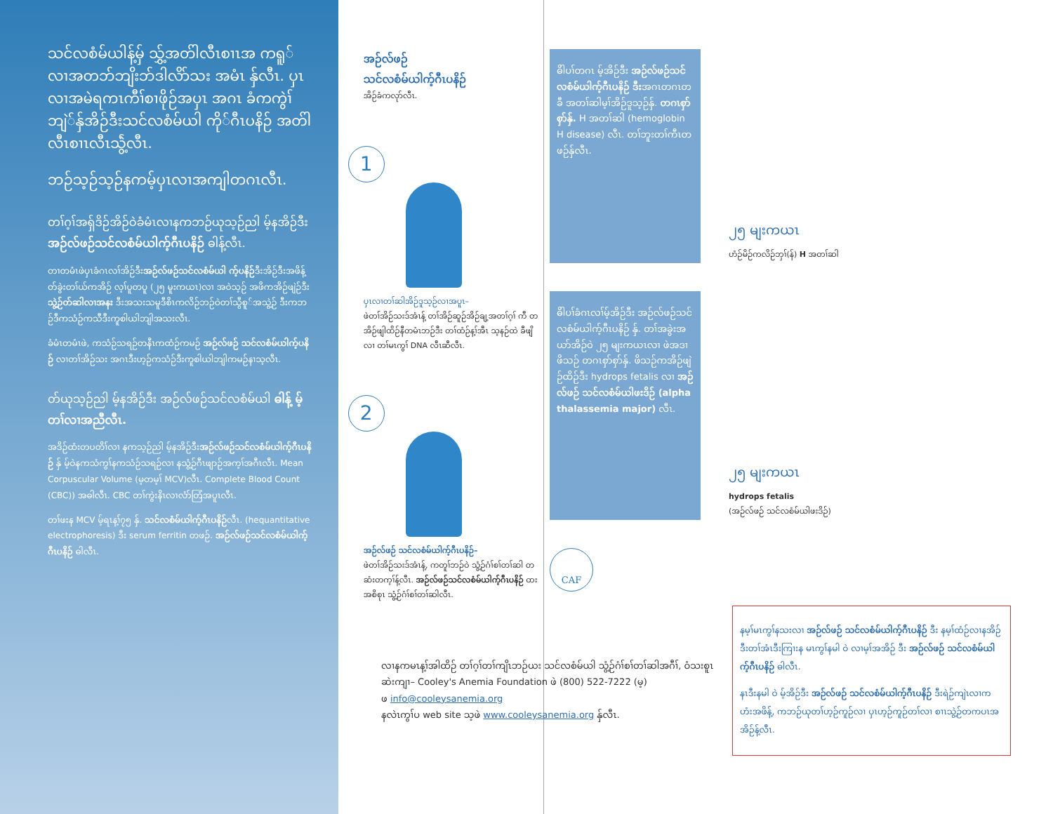သင်လစံမ်ယါန့်မှ် သွှ့်အတ်ါလီၤစၢၤအ ကရူ်လၢအတဘ်ဘျိးဘ်ဒါလိာ်သး အမံၤ နှ်လီၤ. ပှၤလၢအမဲရကၤကီၢ်စၢဖိုဉ်အပှၤ အဂၤ ခံကကွဲၢ်ဘျဲ်နှ်အိဉ်ဒီးသင်လစံမ်ယါ ကို်ဂီၤပနိဉ် အတ်ါလီၤစၢၤလီၤသွဲ့်လီၤ.
ဘဉ်သ့ဉ်သ့ဉ်နကမ့်ပှၤလၢအကျါတဂၤလီၤ.
တၢ်ဂ့ၢ်အရှ်ဒိဉ်အိဉ်ဝဲခံမံၤလၢနကဘဉ်ယုသ့ဉ်ညါ မ့်နအိဉ်ဒီး အဉ်လ်ဖဉ်သင်လစံမ်ယါက့်ဂီၤပနိဉ် ဓါန့်လီၤ.
တၢတမံၤဖဲပှၤခံဂၤလၢ်အိဉ်ဒီးအဉ်လ်ဖဉ်သင်လစံမ်ယါ က့်ပနိဉ်ဒီးအိဉ်ဒီးအဖိန့်တ်ခွဲးတၢ်ယ်ကအိဉ် လ့ၢ်ပူတပူ (၂၅ မူးကယၤ)လၢ အဝဲသ့ဉ် အဖိကအိဉ်ဖျဲဉ်ဒီး သွဲ့ဉ်တ်ဆါလၢအနး ဒီးအသးသမူဒီစိၤကလိဉ်ဘဉ်ဝဲတၢ်သွီစူ်အသွဲ့ဉ် ဒီးကဘဉ်ဒီကသံဉ်ကသီဒီးကူစါယါဘျါအသးလီၤ.
ခံမံၤတမံၤဖဲ, ကသံဉ်သရဉ်တနီၤကထံဉ်ကမဉ် အဉ်လ်ဖဉ် သင်လစံမ်ယါက့်ပနိဉ် လၢတၢ်အိဉ်သး အဂၤဒီးဟ့ဉ်ကသံဉ်ဒီးကူစါယါဘျါကမဉ်နၢသ့လီၤ.
တ်ယုသ့ဉ်ညါ မ့်နအိဉ်ဒီး အဉ်လ်ဖဉ်သင်လစံမ်ယါ ဓါန့် မ့်တၢ်လၢအညီလီၤ.
အဒိဉ်ထံးတပတိၢ်လၢ နကသ့ဉ်ညါ မ့်နအိဉ်ဒီးအဉ်လ်ဖဉ်သင်လစံမ်ယါက့်ဂီၤပနိဉ် နှ် မ့်ဝဲနကသံကွၢ်နကသံဉ်သရဉ်လၢ နသွံ့ဉ်ဂီၤဖျာဉ်အက့ၢ်အဂီၤလီၤ. Mean Corpuscular Volume (မ့တမ့ၢ် MCV)လီၤ. Complete Blood Count (CBC)) အဓါလီၤ. CBC တၢ်ကွဲးနိၤလၢလံာ်တြံအပူၤလီၤ.
တၢ်ဖးန MCV မ့်ရၤန့ၢ်၇၅ နှ်. သင်လစံမ်ယါက့်ဂီၤပနိဉ်လီၤ. (hequantitative electrophoresis) ဒီး serum ferritin တဖဉ်. အဉ်လ်ဖဉ်သင်လစံမ်ယါက့်ဂီၤပနိဉ် ဓါလီၤ.
အဉ်လ်ဖဉ်
သင်လစံမ်ယါက့်ဂီၤပနိဉ်
အိဉ်ခံကလုာ်လီၤ.
1
ပှၤလၢတၢ်ဆါအိဉ်ဒူသ့ဉ်လၢအပူၤ–
ဖဲတၢ်အိဉ်သးဒ်အံၤန့် တၢ်အိဉ်ဆူဉ်အိဉ်ချ့အတၢ်ဂ့ၢ် ကီ တအိဉ်ဖျါထိဉ်နီတမံၤဘဉ်ဒီး တၢ်ထံဉ်န့ၢ်အီၤ သ့နဉ်ထဲ ခီဖျိလၢ တၢ်မၤကွၢ် DNA လီၤဆီလီၤ.
2
အဉ်လ်ဖဉ် သင်လစံမ်ယါက့်ဂီၤပနိဉ်–
ဖဲတၢ်အိဉ်သးဒ်အံၤန့်, ကတူၢ်ဘဉ်ဝဲ သွံ့ဉ်ဂံၢ်စၢ်တၢ်ဆါ တဆံးတက့ၢ်န့်လီၤ. အဉ်လ်ဖဉ်သင်လစံမ်ယါက့်ဂီၤပနိဉ် ထးအစိစုၤ သွံ့ဉ်ဂံၢ်စၢ်တၢ်ဆါလီၤ.
ဓိါပၢ်တဂၤ မ့်အိဉ်ဒီး အဉ်လ်ဖဉ်သင်လစံမ်ယါက့်ဂီၤပနိဉ် ဒီးအဂၤတဂၤတခီ အတၢ်ဆါမ့ၢ်အိဉ်ဒူသ့ဉ်နှ်. တဂၤစှာ်စှာ်နှ်. H အတၢ်ဆါ (hemoglobin H disease) လီၤ. တၢ်ဘူးတၢ်ကီၤတဖဉ်နှ်လီၤ.
၂၅ မျးကယၤ
ဟံဉ်မိဉ်ကလိဉ်ဘှၢ်(န်) H အတၢ်ဆါ
ဓိါပၢ်ခံဂၤလၢ်မ့်အိဉ်ဒီး အဉ်လ်ဖဉ်သင်လစံမ်ယါက့်ဂီၤပနိဉ် နှ်. တၢ်အခွဲးအယာ်အိဉ်ဝဲ ၂၅ မျးကယၤလၢ ဖဲအဒၢဖိသဉ် တဂၤစှာ်စှာ်နှ်. ဖိသဉ်ကအိဉ်ဖျဲဉ်ထိဉ်ဒီး hydrops fetalis လၢ အဉ်လ်ဖဉ် သင်လစံမ်ယါဖးဒိဉ် (alpha thalassemia major) လီၤ.
၂၅ မျးကယၤ
hydrops fetalis
(အဉ်လ်ဖဉ် သင်လစံမ်ယါဖးဒိဉ်)
CAF
နမ့ၢ်မၤကွၢ်နသးလၢ အဉ်လ်ဖဉ် သင်လစံမ်ယါက့်ဂီၤပနိဉ် ဒီး နမ့ၢ်ထံဉ်လၢနအိဉ်ဒီးတၢ်အံၤဒီးကြၢးန မၤကွၢ်နမါ ဝဲ လၢမ့ၢ်အအိဉ် ဒီး အဉ်လ်ဖဉ် သင်လစံမ်ယါက့်ဂီၤပနိဉ် ဓါလီၤ.
နၤဒီးနမါ ဝဲ မ့်အိဉ်ဒီး အဉ်လ်ဖဉ် သင်လစံမ်ယါက့်ဂီၤပနိဉ် ဒီးရဲဉ်ကျဲၤလၢကဟံးအဖိန့်, ကဘဉ်ယုတၢ်ဟ့ဉ်ကူဉ်လၢ ပှၤဟ့ဉ်ကူဉ်တၢ်လၢ စၢၤသွဲ့ဉ်တကပၤအအိဉ်န့်လီၤ.
လၢနကမၤန့ၢ်အါထိဉ် တၢ်ဂ့ၢ်တၢ်ကျိၤဘဉ်ယး သင်လစံမ်ယါ သွံ့ဉ်ဂံၢ်စၢ်တၢ်ဆါအဂီၢ်, ဝံသးစူၤဆဲးကျၢ– Cooley's Anemia Foundation ဖဲ (800) 522-7222 (မ့)
ဖ info@cooleysanemia.org
နလဲၤကွၢ်ပ web site သ့ဖဲ www.cooleysanemia.org နှ်လီၤ.